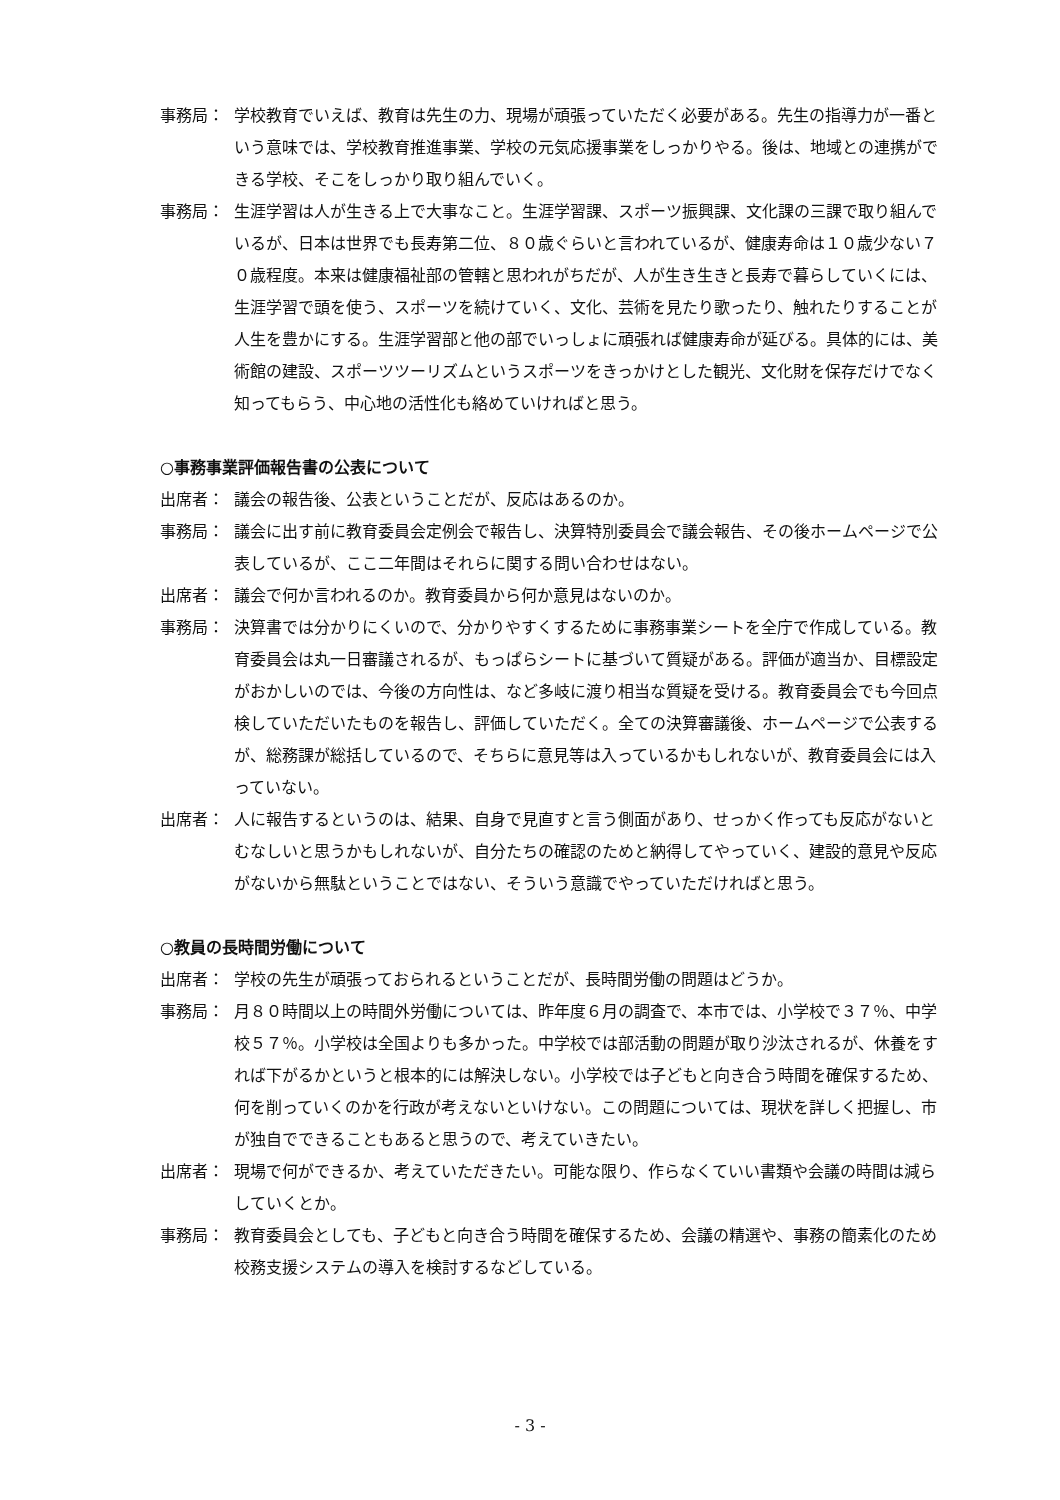事務局： 学校教育でいえば、教育は先生の力、現場が頑張っていただく必要がある。先生の指導力が一番という意味では、学校教育推進事業、学校の元気応援事業をしっかりやる。後は、地域との連携ができる学校、そこをしっかり取り組んでいく。
事務局： 生涯学習は人が生きる上で大事なこと。生涯学習課、スポーツ振興課、文化課の三課で取り組んでいるが、日本は世界でも長寿第二位、８０歳ぐらいと言われているが、健康寿命は１０歳少ない７０歳程度。本来は健康福祉部の管轄と思われがちだが、人が生き生きと長寿で暮らしていくには、生涯学習で頭を使う、スポーツを続けていく、文化、芸術を見たり歌ったり、触れたりすることが人生を豊かにする。生涯学習部と他の部でいっしょに頑張れば健康寿命が延びる。具体的には、美術館の建設、スポーツツーリズムというスポーツをきっかけとした観光、文化財を保存だけでなく知ってもらう、中心地の活性化も絡めていければと思う。
○事務事業評価報告書の公表について
出席者： 議会の報告後、公表ということだが、反応はあるのか。
事務局： 議会に出す前に教育委員会定例会で報告し、決算特別委員会で議会報告、その後ホームページで公表しているが、ここ二年間はそれらに関する問い合わせはない。
出席者： 議会で何か言われるのか。教育委員から何か意見はないのか。
事務局： 決算書では分かりにくいので、分かりやすくするために事務事業シートを全庁で作成している。教育委員会は丸一日審議されるが、もっぱらシートに基づいて質疑がある。評価が適当か、目標設定がおかしいのでは、今後の方向性は、など多岐に渡り相当な質疑を受ける。教育委員会でも今回点検していただいたものを報告し、評価していただく。全ての決算審議後、ホームページで公表するが、総務課が総括しているので、そちらに意見等は入っているかもしれないが、教育委員会には入っていない。
出席者： 人に報告するというのは、結果、自身で見直すと言う側面があり、せっかく作っても反応がないとむなしいと思うかもしれないが、自分たちの確認のためと納得してやっていく、建設的意見や反応がないから無駄ということではない、そういう意識でやっていただければと思う。
○教員の長時間労働について
出席者： 学校の先生が頑張っておられるということだが、長時間労働の問題はどうか。
事務局： 月８０時間以上の時間外労働については、昨年度６月の調査で、本市では、小学校で３７％、中学校５７％。小学校は全国よりも多かった。中学校では部活動の問題が取り沙汰されるが、休養をすれば下がるかというと根本的には解決しない。小学校では子どもと向き合う時間を確保するため、何を削っていくのかを行政が考えないといけない。この問題については、現状を詳しく把握し、市が独自でできることもあると思うので、考えていきたい。
出席者： 現場で何ができるか、考えていただきたい。可能な限り、作らなくていい書類や会議の時間は減らしていくとか。
事務局： 教育委員会としても、子どもと向き合う時間を確保するため、会議の精選や、事務の簡素化のため校務支援システムの導入を検討するなどしている。
- 3 -